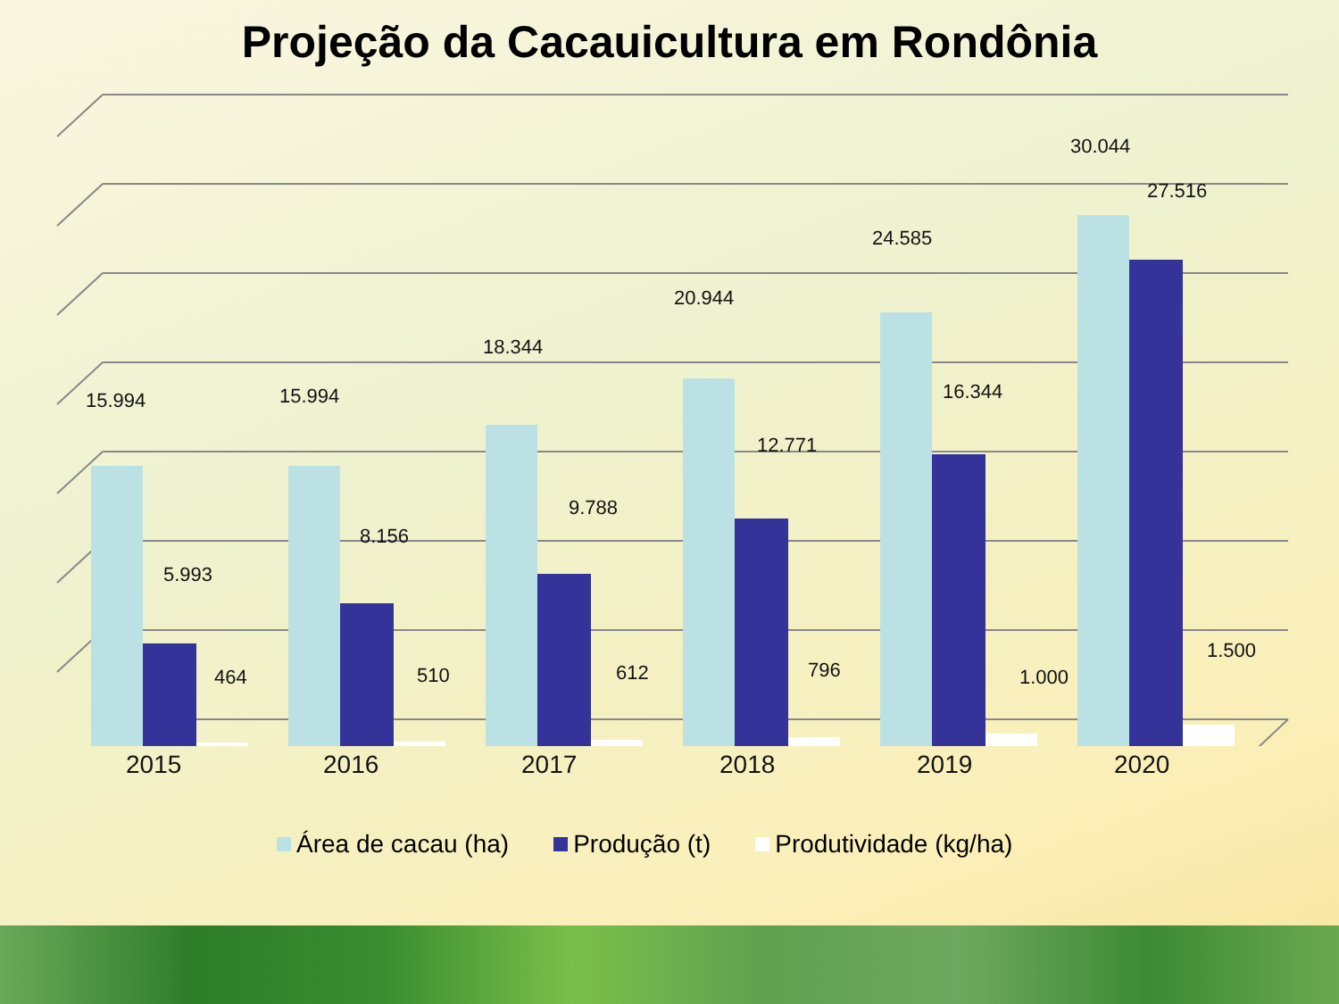Projeção da Cacauicultura em Rondônia
15.994
5.993
464
15.994
8.156
510
18.344
9.788
612
20.944
12.771
796
24.585
16.344
1.000
30.044
27.516
1.500
2015 2016 2017 2018 2019 2020
Área de cacau (ha) Produção (t) Produtividade (kg/ha)